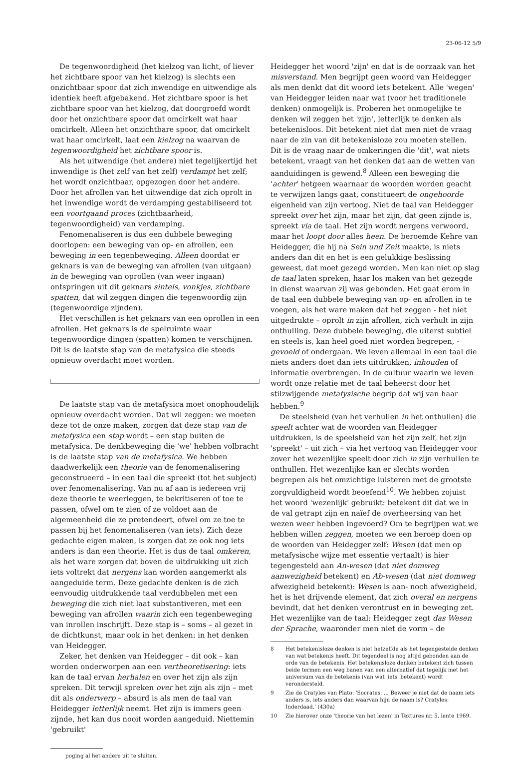23-06-12 5/9
De tegenwoordigheid (het kielzog van licht, of liever het zichtbare spoor van het kielzog) is slechts een onzichtbaar spoor dat zich inwendige en uitwendige als identiek heeft afgebakend. Het zichtbare spoor is het zichtbare spoor van het kielzog, dat doorgroefd wordt door het onzichtbare spoor dat omcirkelt wat haar omcirkelt. Alleen het onzichtbare spoor, dat omcirkelt wat haar omcirkelt, laat een kielzog na waarvan de tegenwoordigheid het zichtbare spoor is.
Als het uitwendige (het andere) niet tegelijkertijd het inwendige is (het zelf van het zelf) verdampt het zelf; het wordt onzichtbaar, opgezogen door het andere. Door het afrollen van het uitwendige dat zich oprolt in het inwendige wordt de verdamping gestabiliseerd tot een voortgaand proces (zichtbaarheid, tegenwoordigheid) van verdamping.
Fenomenaliseren is dus een dubbele beweging doorlopen: een beweging van op- en afrollen, een beweging in een tegenbeweging. Alleen doordat er geknars is van de beweging van afrollen (van uitgaan) in de beweging van oprollen (van weer ingaan) ontspringen uit dit geknars sintels, vonkjes, zichtbare spatten, dat wil zeggen dingen die tegenwoordig zijn (tegenwoordige zijnden).
Het verschillen is het geknars van een oprollen in een afrollen. Het geknars is de spelruimte waar tegenwoordige dingen (spatten) komen te verschijnen. Dit is de laatste stap van de metafysica die steeds opnieuw overdacht moet worden.
De laatste stap van de metafysica moet onophoudelijk opnieuw overdacht worden. Dat wil zeggen: we moeten deze tot de onze maken, zorgen dat deze stap van de metafysica een stap wordt – een stap buiten de metafysica. De denkbeweging die 'we' hebben volbracht is de laatste stap van de metafysica. We hebben daadwerkelijk een theorie van de fenomenalisering geconstrueerd – in een taal die spreekt (tot het subject) over fenomenalisering. Van nu af aan is iedereen vrij deze theorie te weerleggen, te bekritiseren of toe te passen, ofwel om te zien of ze voldoet aan de algemeenheid die ze pretendeert, ofwel om ze toe te passen bij het fenomenaliseren (van iets). Zich deze gedachte eigen maken, is zorgen dat ze ook nog iets anders is dan een theorie. Het is dus de taal omkeren, als het ware zorgen dat boven de uitdrukking uit zich iets voltrekt dat nergens kan worden aangemerkt als aangeduide term. Deze gedachte denken is de zich eenvoudig uitdrukkende taal verdubbelen met een beweging die zich niet laat substantiveren, met een beweging van afrollen waarin zich een tegenbeweging van inrollen inschrijft. Deze stap is – soms – al gezet in de dichtkunst, maar ook in het denken: in het denken van Heidegger.
Zeker, het denken van Heidegger – dit ook – kan worden onderworpen aan een vertheoretisering: iets kan de taal ervan herhalen en over het zijn als zijn spreken. Dit terwijl spreken over het zijn als zijn – met dit als onderwerp – absurd is als men de taal van Heidegger letterlijk neemt. Het zijn is immers geen zijnde, het kan dus nooit worden aangeduid. Niettemin 'gebruikt'
poging al het andere uit te sluiten.
Heidegger het woord 'zijn' en dat is de oorzaak van het misverstand. Men begrijpt geen woord van Heidegger als men denkt dat dit woord iets betekent. Alle 'wegen' van Heidegger leiden naar wat (voor het traditionele denken) onmogelijk is. Proberen het onmogelijke te denken wil zeggen het 'zijn', letterlijk te denken als betekenisloos. Dit betekent niet dat men niet de vraag naar de zin van dit betekenisloze zou moeten stellen. Dit is de vraag naar de omkeringen die 'dit', wat niets betekent, vraagt van het denken dat aan de wetten van aanduidingen is gewend.<sup>8</sup> Alleen een beweging die 'achter' hetgeen waarnaar de woorden worden geacht te verwijzen langs gaat, constitueert de ongehoorde eigenheid van zijn vertoog. Niet de taal van Heidegger spreekt over het zijn, maar het zijn, dat geen zijnde is, spreekt via de taal. Het zijn wordt nergens verwoord, maar het loopt door alles heen. De beroemde Kehre van Heidegger, die hij na Sein und Zeit maakte, is niets anders dan dit en het is een gelukkige beslissing geweest, dat moet gezegd worden. Men kan niet op slag de taal laten spreken, haar los maken van het gezegde in dienst waarvan zij was gebonden. Het gaat erom in de taal een dubbele beweging van op- en afrollen in te voegen, als het ware maken dat het zeggen - het niet uitgedrukte – oprolt in zijn afrollen, zich verhult in zijn onthulling. Deze dubbele beweging, die uiterst subtiel en steels is, kan heel goed niet worden begrepen, - gevoeld of ondergaan. We leven allemaal in een taal die niets anders doet dan iets uitdrukken, inhouden of informatie overbrengen. In de cultuur waarin we leven wordt onze relatie met de taal beheerst door het stilzwijgende metafysische begrip dat wij van haar hebben.<sup>9</sup>
De steelsheid (van het verhullen in het onthullen) die speelt achter wat de woorden van Heidegger uitdrukken, is de speelsheid van het zijn zelf, het zijn 'spreekt' – uit zich – via het vertoog van Heidegger voor zover het wezenlijke speelt door zich in zijn verhullen te onthullen. Het wezenlijke kan er slechts worden begrepen als het omzichtige luisteren met de grootste zorgvuldigheid wordt beoefend<sup>10</sup>. We hebben zojuist het woord 'wezenlijk' gebruikt: betekent dit dat we in de val getrapt zijn en naïef de overheersing van het wezen weer hebben ingevoerd? Om te begrijpen wat we hebben willen zeggen, moeten we een beroep doen op de woorden van Heidegger zelf: Wesen (dat men op metafysische wijze met essentie vertaalt) is hier tegengesteld aan An-wesen (dat niet domweg aanwezigheid betekent) en Ab-wesen (dat niet domweg afwezigheid betekent): Wesen is aan- noch afwezigheid, het is het drijvende element, dat zich overal en nergens bevindt, dat het denken verontrust en in beweging zet. Het wezenlijke van de taal: Heidegger zegt das Wesen der Sprache, waaronder men niet de vorm – de
8 Het betekenisloze denken is niet hetzelfde als het tegengestelde denken van wat betekenis heeft. Dit tegendeel is nog altijd gebonden aan de orde van de betekenis. Het betekenisloze denken betekent zich tussen beide termen een weg banen van een alternatief dat tegelijk met het universum van de betekenis (van wat 'iets' betekent) wordt verondersteld.
9 Zie de Cratyles van Plato: 'Socrates: ... Beweer je niet dat de naam iets anders is, iets anders dan waarvan hijn de naam is? Cratyles: Inderdaad.' (430a)
10 Zie hierover onze 'theorie van het lezen' in Textures nr. 5, lente 1969.